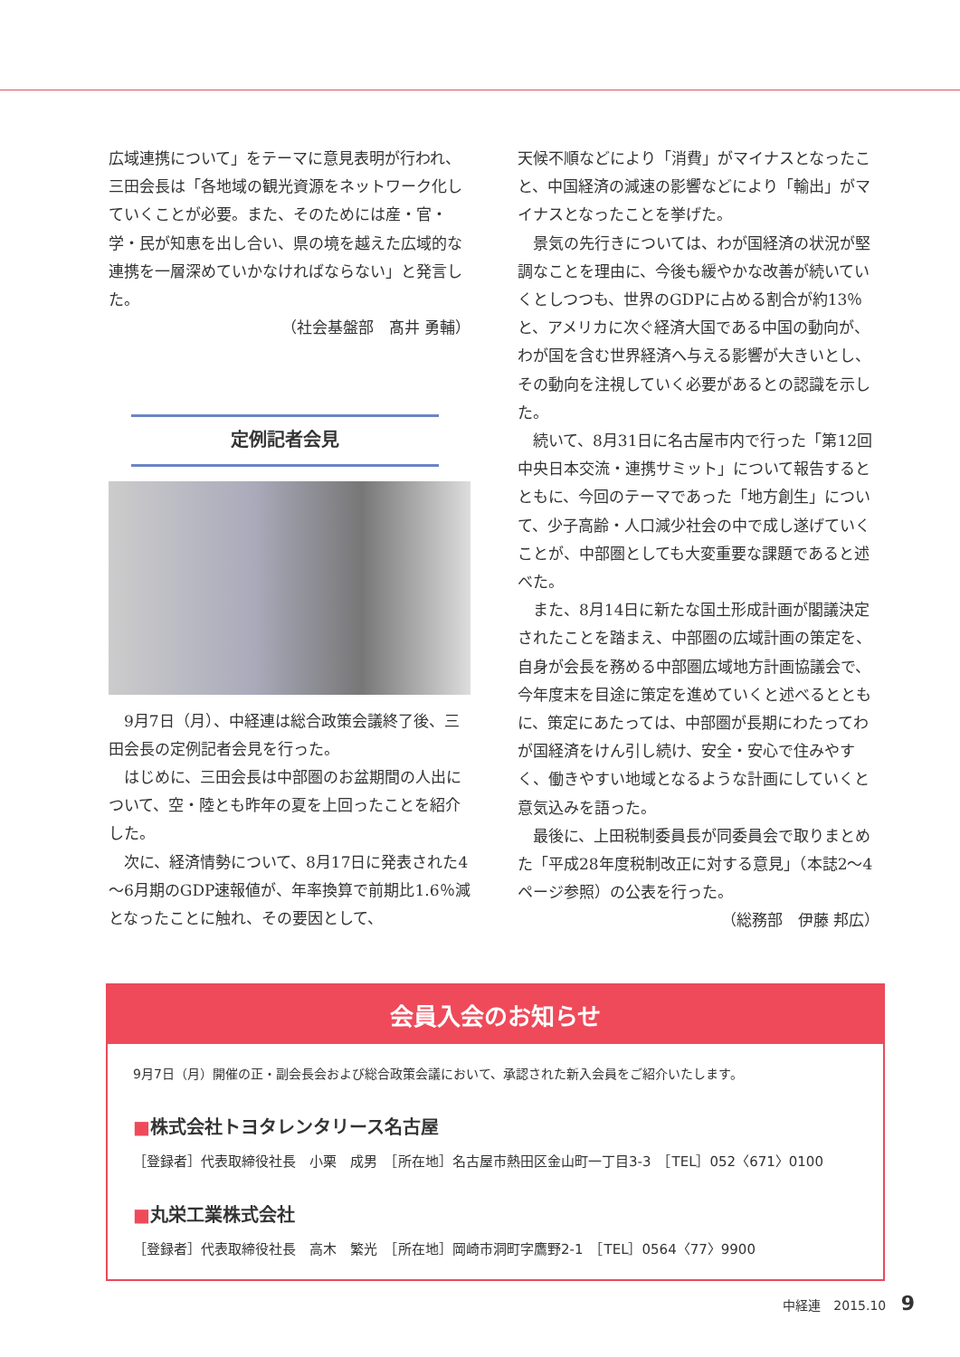広域連携について」をテーマに意見表明が行われ、三田会長は「各地域の観光資源をネットワーク化していくことが必要。また、そのためには産・官・学・民が知恵を出し合い、県の境を越えた広域的な連携を一層深めていかなければならない」と発言した。
（社会基盤部　髙井 勇輔）
定例記者会見
9月7日（月）、中経連は総合政策会議終了後、三田会長の定例記者会見を行った。
はじめに、三田会長は中部圏のお盆期間の人出について、空・陸とも昨年の夏を上回ったことを紹介した。
次に、経済情勢について、8月17日に発表された4～6月期のGDP速報値が、年率換算で前期比1.6％減となったことに触れ、その要因として、
天候不順などにより「消費」がマイナスとなったこと、中国経済の減速の影響などにより「輸出」がマイナスとなったことを挙げた。
景気の先行きについては、わが国経済の状況が堅調なことを理由に、今後も緩やかな改善が続いていくとしつつも、世界のGDPに占める割合が約13％と、アメリカに次ぐ経済大国である中国の動向が、わが国を含む世界経済へ与える影響が大きいとし、その動向を注視していく必要があるとの認識を示した。
続いて、8月31日に名古屋市内で行った「第12回中央日本交流・連携サミット」について報告するとともに、今回のテーマであった「地方創生」について、少子高齢・人口減少社会の中で成し遂げていくことが、中部圏としても大変重要な課題であると述べた。
また、8月14日に新たな国土形成計画が閣議決定されたことを踏まえ、中部圏の広域計画の策定を、自身が会長を務める中部圏広域地方計画協議会で、今年度末を目途に策定を進めていくと述べるとともに、策定にあたっては、中部圏が長期にわたってわが国経済をけん引し続け、安全・安心で住みやすく、働きやすい地域となるような計画にしていくと意気込みを語った。
最後に、上田税制委員長が同委員会で取りまとめた「平成28年度税制改正に対する意見」（本誌2～4ページ参照）の公表を行った。
（総務部　伊藤 邦広）
会員入会のお知らせ
9月7日（月）開催の正・副会長会および総合政策会議において、承認された新入会員をご紹介いたします。
■株式会社トヨタレンタリース名古屋
［登録者］代表取締役社長　小栗　成男　［所在地］名古屋市熱田区金山町一丁目3-3　［TEL］052〈671〉0100
■丸栄工業株式会社
［登録者］代表取締役社長　高木　繁光　［所在地］岡崎市洞町字鷹野2-1　［TEL］0564〈77〉9900
中経連　2015.10 9